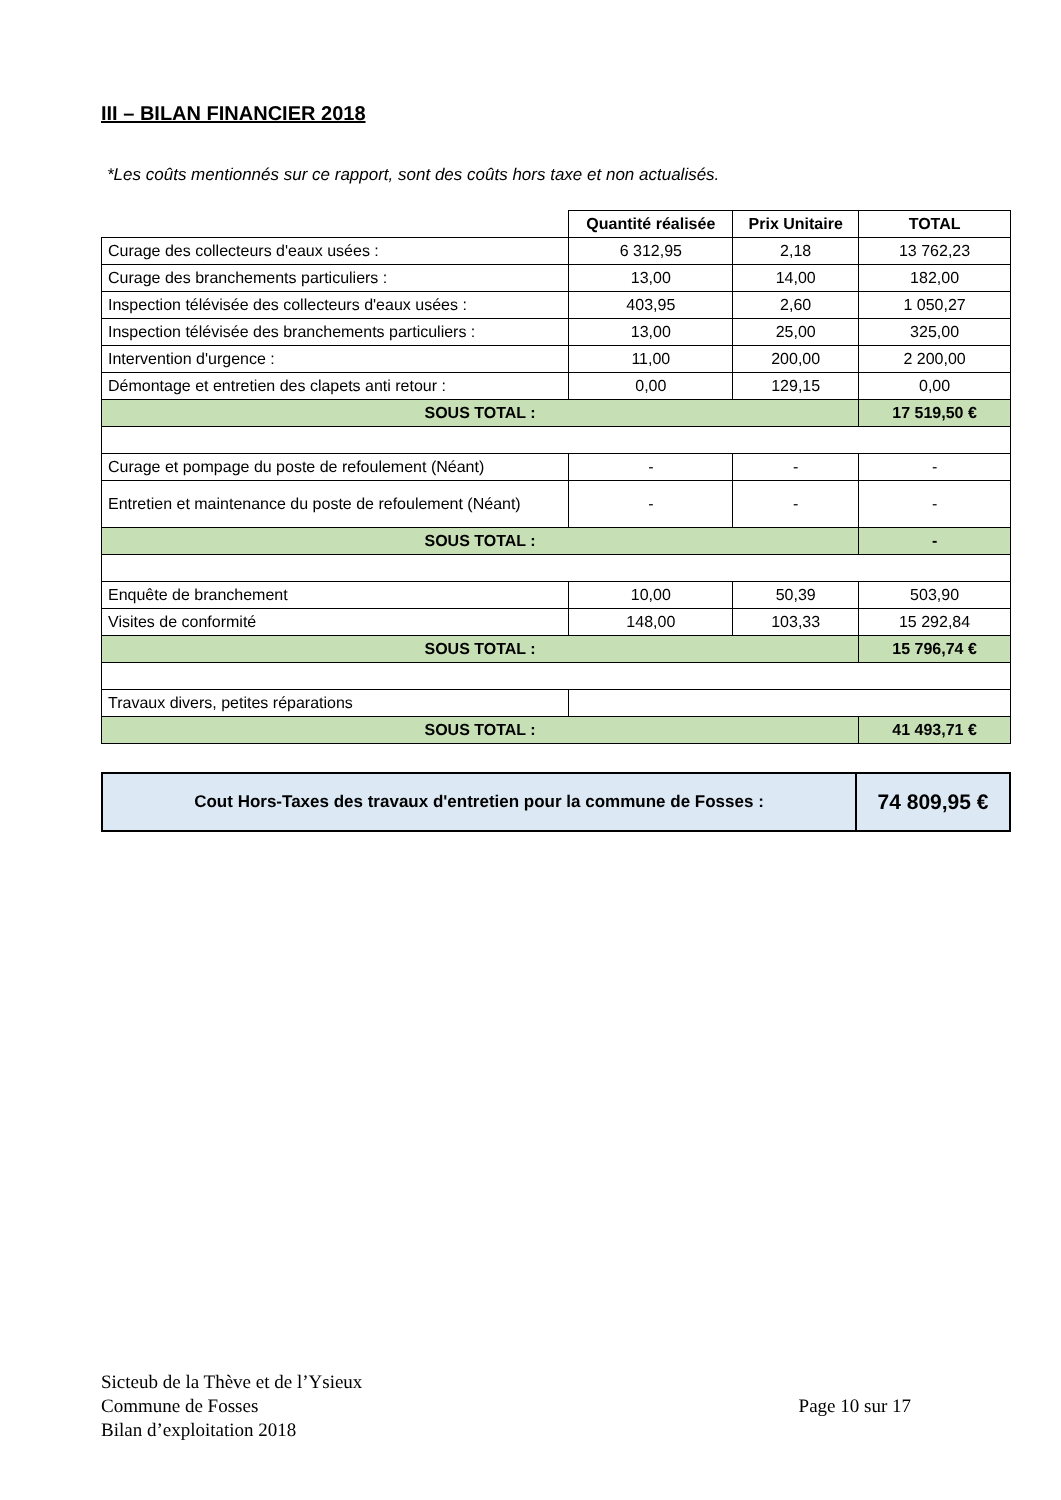III – BILAN FINANCIER 2018
*Les coûts mentionnés sur ce rapport, sont des coûts hors taxe et non actualisés.
| | Quantité réalisée | Prix Unitaire | TOTAL |
| --- | --- | --- | --- |
| Curage des collecteurs d'eaux usées : | 6 312,95 | 2,18 | 13 762,23 |
| Curage des branchements particuliers : | 13,00 | 14,00 | 182,00 |
| Inspection télévisée des collecteurs d'eaux usées : | 403,95 | 2,60 | 1 050,27 |
| Inspection télévisée des branchements particuliers : | 13,00 | 25,00 | 325,00 |
| Intervention d'urgence : | 11,00 | 200,00 | 2 200,00 |
| Démontage et entretien des clapets anti retour : | 0,00 | 129,15 | 0,00 |
| SOUS TOTAL : | | | 17 519,50 € |
| Curage et pompage du poste de refoulement (Néant) | - | - | - |
| Entretien et maintenance du poste de refoulement (Néant) | - | - | - |
| SOUS TOTAL : | | | - |
| Enquête de branchement | 10,00 | 50,39 | 503,90 |
| Visites de conformité | 148,00 | 103,33 | 15 292,84 |
| SOUS TOTAL : | | | 15 796,74 € |
| Travaux divers, petites réparations | | | |
| SOUS TOTAL : | | | 41 493,71 € |
| Cout Hors-Taxes des travaux d'entretien pour la commune de Fosses : | 74 809,95 € |
Sicteub de la Thève et de l’Ysieux
Commune de Fosses
Bilan d’exploitation 2018
Page 10 sur 17